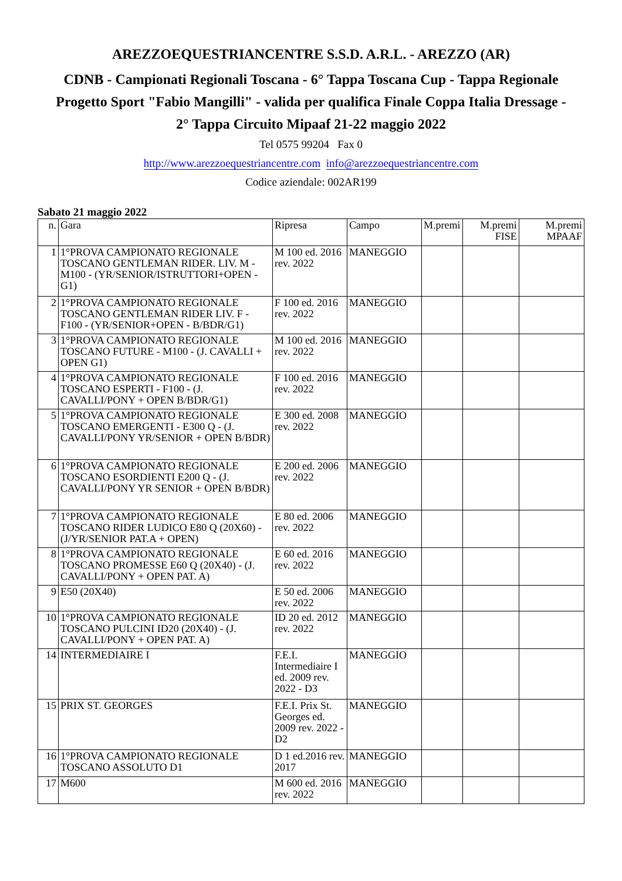AREZZOEQUESTRIANCENTRE S.S.D. A.R.L. - AREZZO (AR)
CDNB - Campionati Regionali Toscana - 6° Tappa Toscana Cup - Tappa Regionale
Progetto Sport "Fabio Mangilli" - valida per qualifica Finale Coppa Italia Dressage -
2° Tappa Circuito Mipaaf 21-22 maggio 2022
Tel 0575 99204 Fax 0
http://www.arezzoequestriancentre.com info@arezzoequestriancentre.com
Codice aziendale: 002AR199
Sabato 21 maggio 2022
| n. | Gara | Ripresa | Campo | M.premi | M.premi FISE | M.premi MPAAF |
| --- | --- | --- | --- | --- | --- | --- |
| 1 | 1°PROVA CAMPIONATO REGIONALE TOSCANO GENTLEMAN RIDER. LIV. M -M100 - (YR/SENIOR/ISTRUTTORI+OPEN - G1) | M 100 ed. 2016 rev. 2022 | MANEGGIO | | | |
| 2 | 1°PROVA CAMPIONATO REGIONALE TOSCANO GENTLEMAN RIDER LIV. F - F100 - (YR/SENIOR+OPEN - B/BDR/G1) | F 100 ed. 2016 rev. 2022 | MANEGGIO | | | |
| 3 | 1°PROVA CAMPIONATO REGIONALE TOSCANO FUTURE - M100 - (J. CAVALLI + OPEN G1) | M 100 ed. 2016 rev. 2022 | MANEGGIO | | | |
| 4 | 1°PROVA CAMPIONATO REGIONALE TOSCANO ESPERTI - F100 - (J. CAVALLI/PONY + OPEN B/BDR/G1) | F 100 ed. 2016 rev. 2022 | MANEGGIO | | | |
| 5 | 1°PROVA CAMPIONATO REGIONALE TOSCANO EMERGENTI - E300 Q - (J. CAVALLI/PONY YR/SENIOR + OPEN B/BDR) | E 300 ed. 2008 rev. 2022 | MANEGGIO | | | |
| 6 | 1°PROVA CAMPIONATO REGIONALE TOSCANO ESORDIENTI E200 Q - (J. CAVALLI/PONY YR SENIOR + OPEN B/BDR) | E 200 ed. 2006 rev. 2022 | MANEGGIO | | | |
| 7 | 1°PROVA CAMPIONATO REGIONALE TOSCANO RIDER LUDICO E80 Q (20X60) - (J/YR/SENIOR PAT.A + OPEN) | E 80 ed. 2006 rev. 2022 | MANEGGIO | | | |
| 8 | 1°PROVA CAMPIONATO REGIONALE TOSCANO PROMESSE E60 Q (20X40) - (J. CAVALLI/PONY + OPEN PAT. A) | E 60 ed. 2016 rev. 2022 | MANEGGIO | | | |
| 9 | E50 (20X40) | E 50 ed. 2006 rev. 2022 | MANEGGIO | | | |
| 10 | 1°PROVA CAMPIONATO REGIONALE TOSCANO PULCINI ID20 (20X40) - (J. CAVALLI/PONY + OPEN PAT. A) | ID 20 ed. 2012 rev. 2022 | MANEGGIO | | | |
| 14 | INTERMEDIAIRE I | F.E.I. Intermediaire I ed. 2009 rev. 2022 - D3 | MANEGGIO | | | |
| 15 | PRIX ST. GEORGES | F.E.I. Prix St. Georges ed. 2009 rev. 2022 - D2 | MANEGGIO | | | |
| 16 | 1°PROVA CAMPIONATO REGIONALE TOSCANO ASSOLUTO D1 | D 1 ed.2016 rev. 2017 | MANEGGIO | | | |
| 17 | M600 | M 600 ed. 2016 rev. 2022 | MANEGGIO | | | |